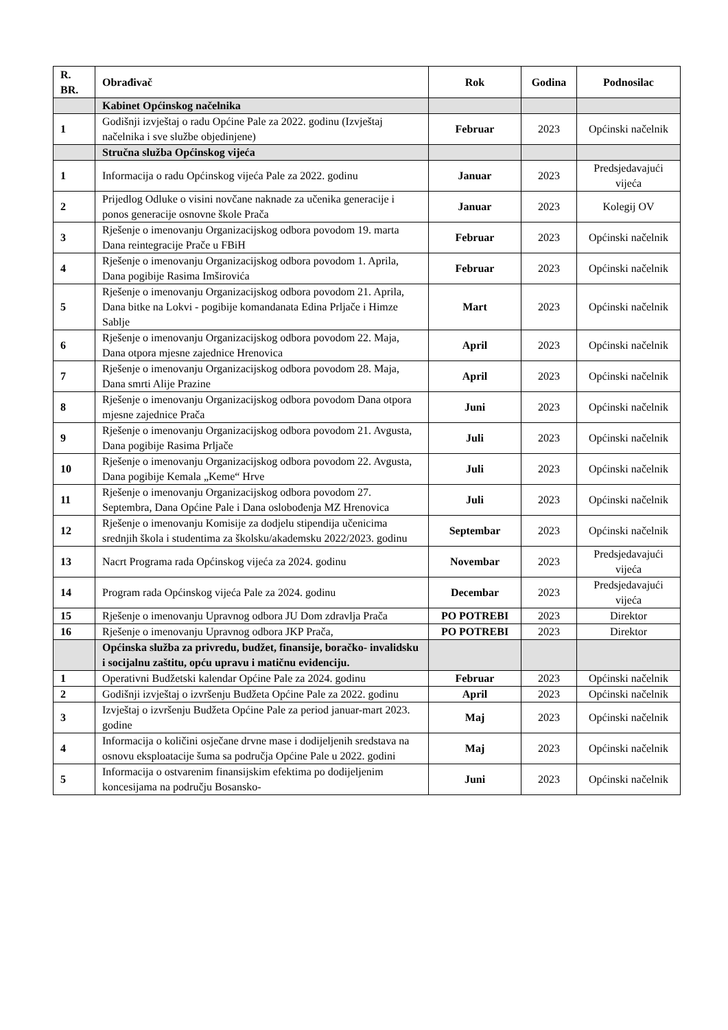| R. BR. | Obrađivač | Rok | Godina | Podnosilac |
| --- | --- | --- | --- | --- |
| | Kabinet Općinskog načelnika | | | |
| 1 | Godišnji izvještaj o radu Općine Pale za 2022. godinu (Izvještaj načelnika i sve službe objedinjene) | Februar | 2023 | Općinski načelnik |
| | Stručna služba Općinskog vijeća | | | |
| 1 | Informacija o radu Općinskog vijeća Pale za 2022. godinu | Januar | 2023 | Predsjedavajući vijeća |
| 2 | Prijedlog Odluke o visini novčane naknade za učenika generacije i ponos generacije osnovne škole Prača | Januar | 2023 | Kolegij OV |
| 3 | Rješenje o imenovanju Organizacijskog odbora povodom 19. marta Dana reintegracije Prače u FBiH | Februar | 2023 | Općinski načelnik |
| 4 | Rješenje o imenovanju Organizacijskog odbora povodom 1. Aprila, Dana pogibije Rasima Imširovića | Februar | 2023 | Općinski načelnik |
| 5 | Rješenje o imenovanju Organizacijskog odbora povodom 21. Aprila, Dana bitke na Lokvi - pogibije komandanata Edina Prljače i Himze Sablje | Mart | 2023 | Općinski načelnik |
| 6 | Rješenje o imenovanju Organizacijskog odbora povodom 22. Maja, Dana otpora mjesne zajednice Hrenovica | April | 2023 | Općinski načelnik |
| 7 | Rješenje o imenovanju Organizacijskog odbora povodom 28. Maja, Dana smrti Alije Prazine | April | 2023 | Općinski načelnik |
| 8 | Rješenje o imenovanju Organizacijskog odbora povodom Dana otpora mjesne zajednice Prača | Juni | 2023 | Općinski načelnik |
| 9 | Rješenje o imenovanju Organizacijskog odbora povodom 21. Avgusta, Dana pogibije Rasima Prljače | Juli | 2023 | Općinski načelnik |
| 10 | Rješenje o imenovanju Organizacijskog odbora povodom 22. Avgusta, Dana pogibije Kemala „Keme“ Hrve | Juli | 2023 | Općinski načelnik |
| 11 | Rješenje o imenovanju Organizacijskog odbora povodom 27. Septembra, Dana Općine Pale i Dana oslobođenja MZ Hrenovica | Juli | 2023 | Općinski načelnik |
| 12 | Rješenje o imenovanju Komisije za dodjelu stipendija učenicima srednjih škola i studentima za školsku/akademsku 2022/2023. godinu | Septembar | 2023 | Općinski načelnik |
| 13 | Nacrt Programa rada Općinskog vijeća za 2024. godinu | Novembar | 2023 | Predsjedavajući vijeća |
| 14 | Program rada Općinskog vijeća Pale za 2024. godinu | Decembar | 2023 | Predsjedavajući vijeća |
| 15 | Rješenje o imenovanju Upravnog odbora JU Dom zdravlja Prača | PO POTREBI | 2023 | Direktor |
| 16 | Rješenje o imenovanju Upravnog odbora JKP Prača, | PO POTREBI | 2023 | Direktor |
| | Općinska služba za privredu, budžet, finansije, boračko- invalidsku i socijalnu zaštitu, opću upravu i matičnu evidenciju. | | | |
| 1 | Operativni Budžetski kalendar Općine Pale za 2024. godinu | Februar | 2023 | Općinski načelnik |
| 2 | Godišnji izvještaj o izvršenju Budžeta Općine Pale za 2022. godinu | April | 2023 | Općinski načelnik |
| 3 | Izvještaj o izvršenju Budžeta Općine Pale za period januar-mart 2023. godine | Maj | 2023 | Općinski načelnik |
| 4 | Informacija o količini osječane drvne mase i dodijeljenih sredstava na osnovu eksploatacije šuma sa područja Općine Pale u 2022. godini | Maj | 2023 | Općinski načelnik |
| 5 | Informacija o ostvarenim finansijskim efektima po dodijeljenim koncesijama na području Bosansko- | Juni | 2023 | Općinski načelnik |